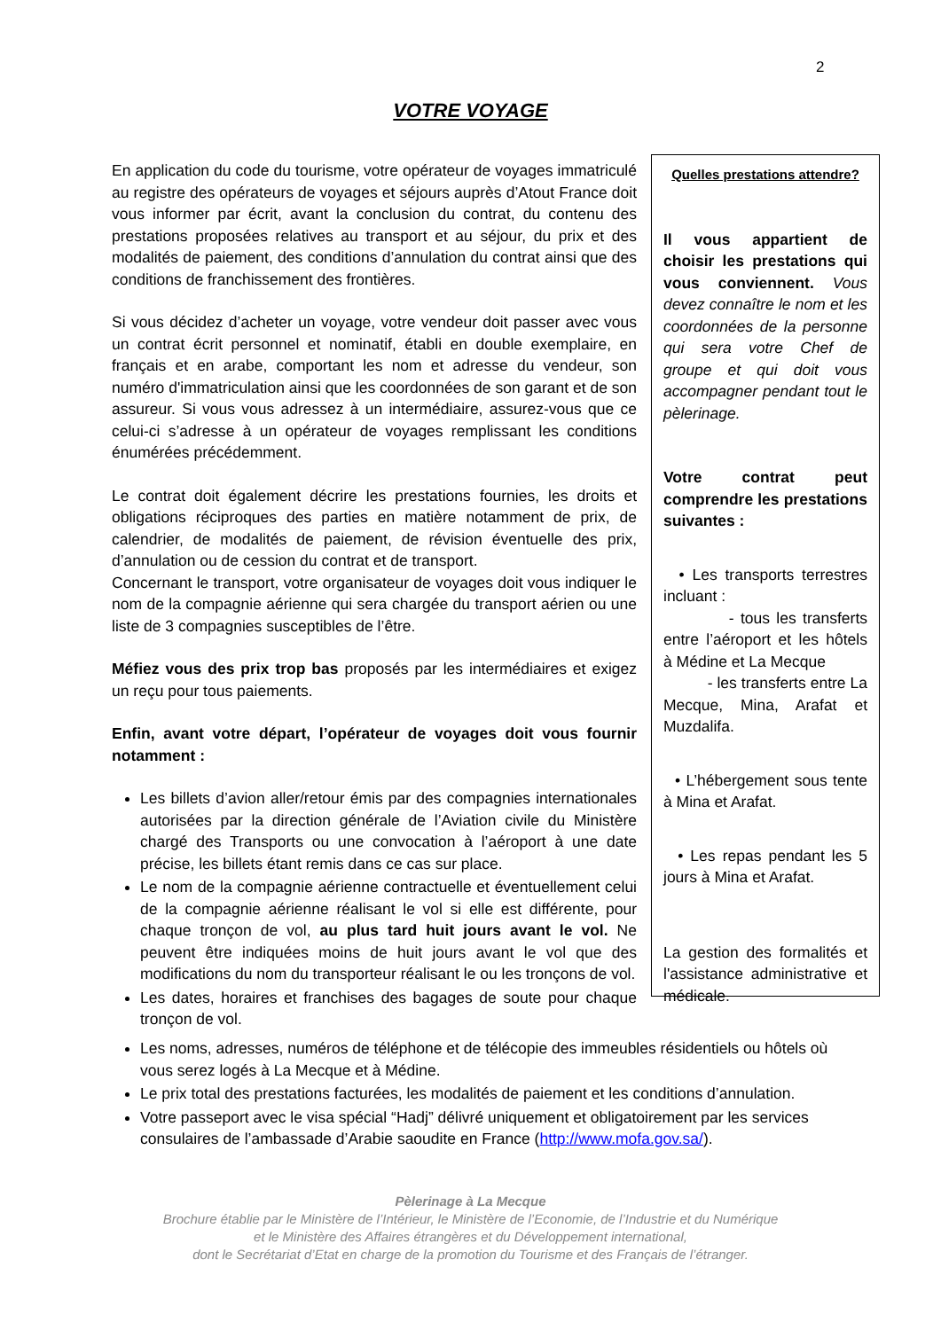2
VOTRE VOYAGE
En application du code du tourisme, votre opérateur de voyages immatriculé au registre des opérateurs de voyages et séjours auprès d’Atout France doit vous informer par écrit, avant la conclusion du contrat, du contenu des prestations proposées relatives au transport et au séjour, du prix et des modalités de paiement, des conditions d’annulation du contrat ainsi que des conditions de franchissement des frontières.
Si vous décidez d’acheter un voyage, votre vendeur doit passer avec vous un contrat écrit personnel et nominatif, établi en double exemplaire, en français et en arabe, comportant les nom et adresse du vendeur, son numéro d'immatriculation ainsi que les coordonnées de son garant et de son assureur. Si vous vous adressez à un intermédiaire, assurez-vous que ce celui-ci s’adresse à un opérateur de voyages remplissant les conditions énumérées précédemment.
Le contrat doit également décrire les prestations fournies, les droits et obligations réciproques des parties en matière notamment de prix, de calendrier, de modalités de paiement, de révision éventuelle des prix, d’annulation ou de cession du contrat et de transport.
Concernant le transport, votre organisateur de voyages doit vous indiquer le nom de la compagnie aérienne qui sera chargée du transport aérien ou une liste de 3 compagnies susceptibles de l’être.
Méfiez vous des prix trop bas proposés par les intermédiaires et exigez un reçu pour tous paiements.
Enfin, avant votre départ, l’opérateur de voyages doit vous fournir notamment :
Les billets d’avion aller/retour émis par des compagnies internationales autorisées par la direction générale de l’Aviation civile du Ministère chargé des Transports ou une convocation à l’aéroport à une date précise, les billets étant remis dans ce cas sur place.
Le nom de la compagnie aérienne contractuelle et éventuellement celui de la compagnie aérienne réalisant le vol si elle est différente, pour chaque tronçon de vol, au plus tard huit jours avant le vol. Ne peuvent être indiquées moins de huit jours avant le vol que des modifications du nom du transporteur réalisant le ou les tronçons de vol.
Les dates, horaires et franchises des bagages de soute pour chaque tronçon de vol.
Les noms, adresses, numéros de téléphone et de télécopie des immeubles résidentiels ou hôtels où vous serez logés à La Mecque et à Médine.
Le prix total des prestations facturées, les modalités de paiement et les conditions d’annulation.
Votre passeport avec le visa spécial “Hadj” délivré uniquement et obligatoirement par les services consulaires de l’ambassade d’Arabie saoudite en France (http://www.mofa.gov.sa/).
Quelles prestations attendre?
Il vous appartient de choisir les prestations qui vous conviennent. Vous devez connaître le nom et les coordonnées de la personne qui sera votre Chef de groupe et qui doit vous accompagner pendant tout le pèlerinage.
Votre contrat peut comprendre les prestations suivantes :
• Les transports terrestres incluant :
- tous les transferts entre l’aéroport et les hôtels à Médine et La Mecque
- les transferts entre La Mecque, Mina, Arafat et Muzdalifa.
• L’hébergement sous tente à Mina et Arafat.
• Les repas pendant les 5 jours à Mina et Arafat.
La gestion des formalités et l'assistance administrative et médicale.
Pèlerinage à La Mecque
Brochure établie par le Ministère de l’Intérieur, le Ministère de l’Economie, de l’Industrie et du Numérique
et le Ministère des Affaires étrangères et du Développement international,
dont le Secrétariat d’Etat en charge de la promotion du Tourisme et des Français de l’étranger.